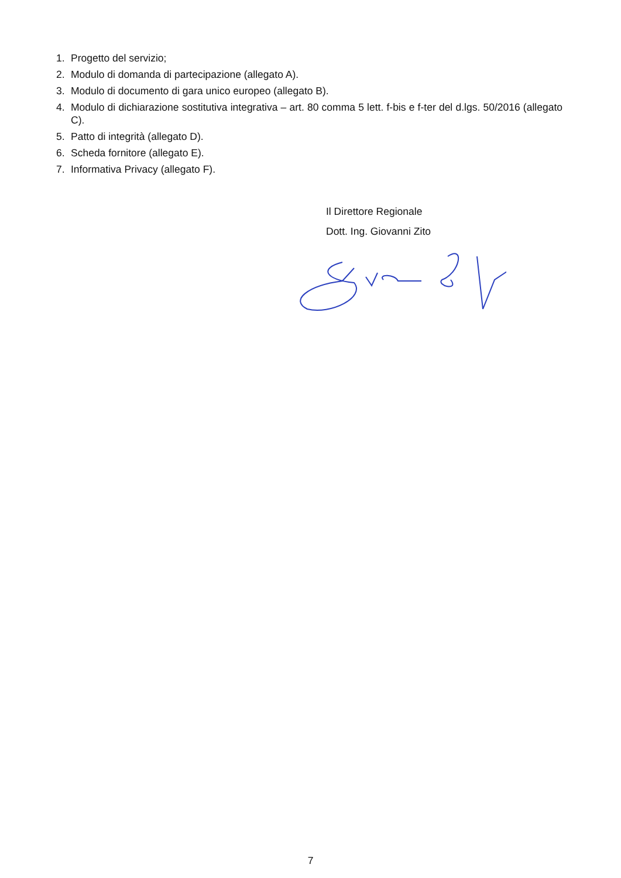1. Progetto del servizio;
2. Modulo di domanda di partecipazione (allegato A).
3. Modulo di documento di gara unico europeo (allegato B).
4. Modulo di dichiarazione sostitutiva integrativa – art. 80 comma 5 lett. f-bis e f-ter del d.lgs. 50/2016 (allegato C).
5. Patto di integrità (allegato D).
6. Scheda fornitore (allegato E).
7. Informativa Privacy (allegato F).
Il Direttore Regionale
Dott. Ing. Giovanni Zito
7